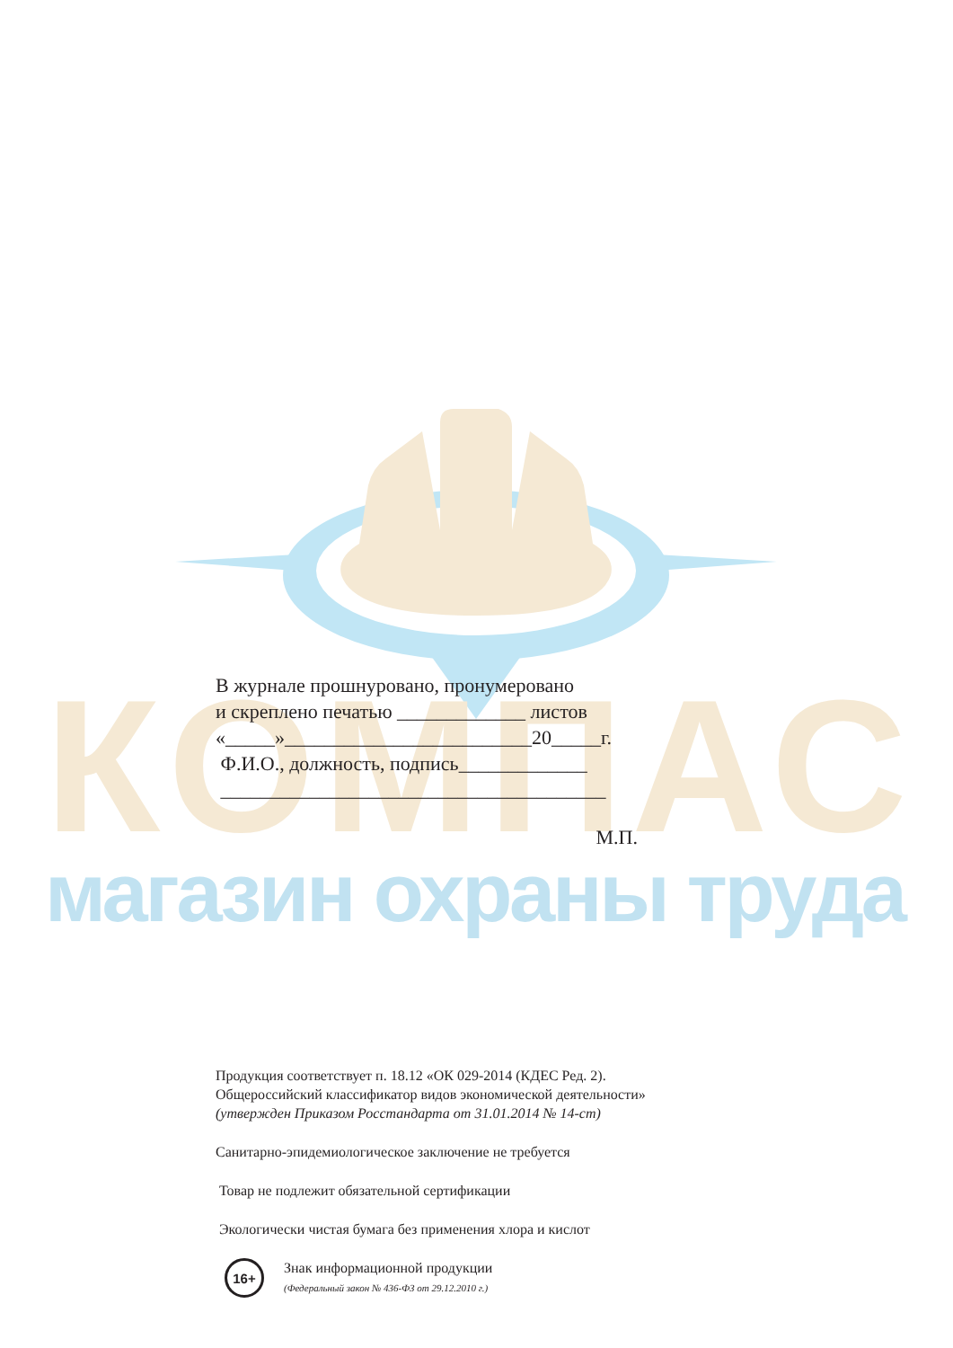КОМПАС
магазин охраны труда
В журнале прошнуровано, пронумеровано
и скреплено печатью _____________ листов
«_____»_________________________20_____г.
Ф.И.О., должность, подпись_____________
_______________________________________
М.П.
Продукция соответствует п. 18.12 «ОК 029-2014 (КДЕС Ред. 2).
Общероссийский классификатор видов экономической деятельности»
(утвержден Приказом Росстандарта от 31.01.2014 № 14-ст)
Санитарно-эпидемиологическое заключение не требуется
Товар не подлежит обязательной сертификации
Экологически чистая бумага без применения хлора и кислот
16+
Знак информационной продукции
(Федеральный закон № 436-ФЗ от 29.12.2010 г.)